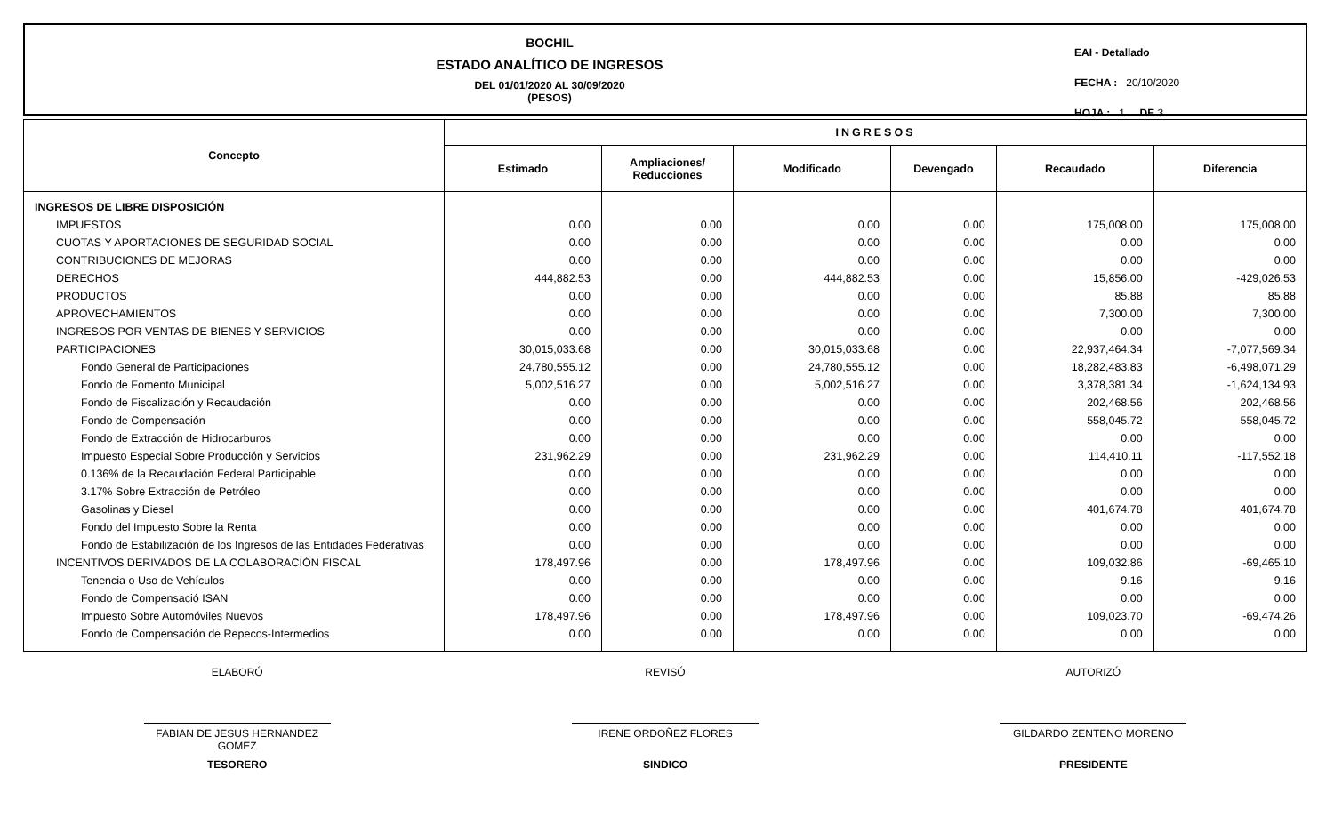BOCHIL
ESTADO ANALÍTICO DE INGRESOS
DEL 01/01/2020 AL 30/09/2020
(PESOS)
EAI - Detallado
FECHA : 20/10/2020
HOJA : 1 DE 3
| Concepto | INGRESOS | | | | | |
| --- | --- | --- | --- | --- | --- | --- |
| | Estimado | Ampliaciones/ Reducciones | Modificado | Devengado | Recaudado | Diferencia |
| INGRESOS DE LIBRE DISPOSICIÓN | | | | | | |
| IMPUESTOS | 0.00 | 0.00 | 0.00 | 0.00 | 175,008.00 | 175,008.00 |
| CUOTAS Y APORTACIONES DE SEGURIDAD SOCIAL | 0.00 | 0.00 | 0.00 | 0.00 | 0.00 | 0.00 |
| CONTRIBUCIONES DE MEJORAS | 0.00 | 0.00 | 0.00 | 0.00 | 0.00 | 0.00 |
| DERECHOS | 444,882.53 | 0.00 | 444,882.53 | 0.00 | 15,856.00 | -429,026.53 |
| PRODUCTOS | 0.00 | 0.00 | 0.00 | 0.00 | 85.88 | 85.88 |
| APROVECHAMIENTOS | 0.00 | 0.00 | 0.00 | 0.00 | 7,300.00 | 7,300.00 |
| INGRESOS POR VENTAS DE BIENES Y SERVICIOS | 0.00 | 0.00 | 0.00 | 0.00 | 0.00 | 0.00 |
| PARTICIPACIONES | 30,015,033.68 | 0.00 | 30,015,033.68 | 0.00 | 22,937,464.34 | -7,077,569.34 |
| Fondo General de Participaciones | 24,780,555.12 | 0.00 | 24,780,555.12 | 0.00 | 18,282,483.83 | -6,498,071.29 |
| Fondo de Fomento Municipal | 5,002,516.27 | 0.00 | 5,002,516.27 | 0.00 | 3,378,381.34 | -1,624,134.93 |
| Fondo de Fiscalización y Recaudación | 0.00 | 0.00 | 0.00 | 0.00 | 202,468.56 | 202,468.56 |
| Fondo de Compensación | 0.00 | 0.00 | 0.00 | 0.00 | 558,045.72 | 558,045.72 |
| Fondo de Extracción de Hidrocarburos | 0.00 | 0.00 | 0.00 | 0.00 | 0.00 | 0.00 |
| Impuesto Especial Sobre Producción y Servicios | 231,962.29 | 0.00 | 231,962.29 | 0.00 | 114,410.11 | -117,552.18 |
| 0.136% de la Recaudación Federal Participable | 0.00 | 0.00 | 0.00 | 0.00 | 0.00 | 0.00 |
| 3.17% Sobre Extracción de Petróleo | 0.00 | 0.00 | 0.00 | 0.00 | 0.00 | 0.00 |
| Gasolinas y Diesel | 0.00 | 0.00 | 0.00 | 0.00 | 401,674.78 | 401,674.78 |
| Fondo del Impuesto Sobre la Renta | 0.00 | 0.00 | 0.00 | 0.00 | 0.00 | 0.00 |
| Fondo de Estabilización de los Ingresos de las Entidades Federativas | 0.00 | 0.00 | 0.00 | 0.00 | 0.00 | 0.00 |
| INCENTIVOS DERIVADOS DE LA COLABORACIÓN FISCAL | 178,497.96 | 0.00 | 178,497.96 | 0.00 | 109,032.86 | -69,465.10 |
| Tenencia o Uso de Vehículos | 0.00 | 0.00 | 0.00 | 0.00 | 9.16 | 9.16 |
| Fondo de Compensació ISAN | 0.00 | 0.00 | 0.00 | 0.00 | 0.00 | 0.00 |
| Impuesto Sobre Automóviles Nuevos | 178,497.96 | 0.00 | 178,497.96 | 0.00 | 109,023.70 | -69,474.26 |
| Fondo de Compensación de Repecos-Intermedios | 0.00 | 0.00 | 0.00 | 0.00 | 0.00 | 0.00 |
ELABORÓ
FABIAN DE JESUS HERNANDEZ
GOMEZ
TESORERO
REVISÓ
IRENE ORDOÑEZ FLORES
SINDICO
AUTORIZÓ
GILDARDO ZENTENO MORENO
PRESIDENTE